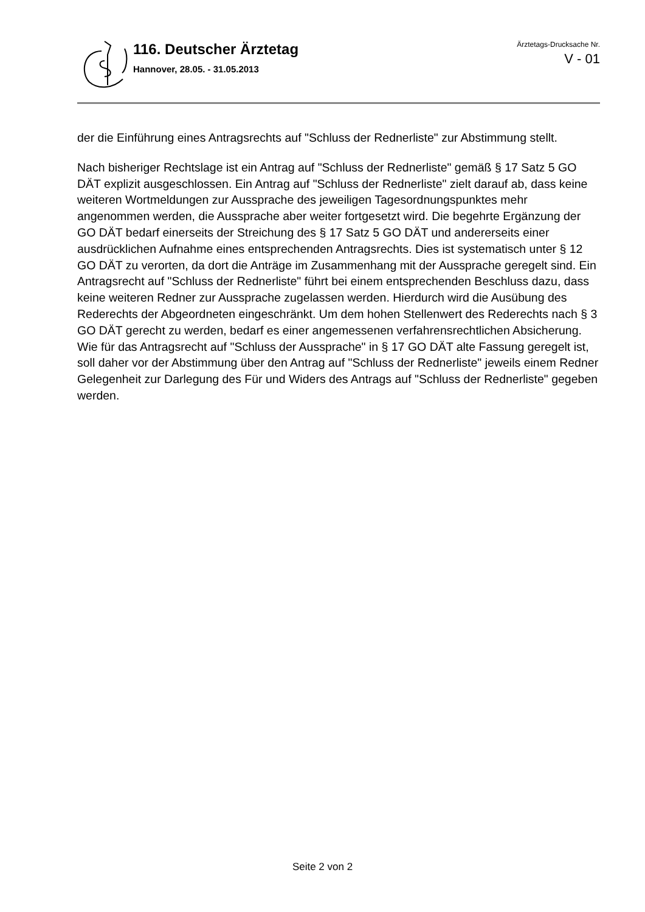116. Deutscher Ärztetag
Hannover, 28.05. - 31.05.2013
Ärztetags-Drucksache Nr.
V - 01
der die Einführung eines Antragsrechts auf "Schluss der Rednerliste" zur Abstimmung stellt.
Nach bisheriger Rechtslage ist ein Antrag auf "Schluss der Rednerliste" gemäß § 17 Satz 5 GO DÄT explizit ausgeschlossen. Ein Antrag auf "Schluss der Rednerliste" zielt darauf ab, dass keine weiteren Wortmeldungen zur Aussprache des jeweiligen Tagesordnungspunktes mehr angenommen werden, die Aussprache aber weiter fortgesetzt wird. Die begehrte Ergänzung der GO DÄT bedarf einerseits der Streichung des § 17 Satz 5 GO DÄT und andererseits einer ausdrücklichen Aufnahme eines entsprechenden Antragsrechts. Dies ist systematisch unter § 12 GO DÄT zu verorten, da dort die Anträge im Zusammenhang mit der Aussprache geregelt sind. Ein Antragsrecht auf "Schluss der Rednerliste" führt bei einem entsprechenden Beschluss dazu, dass keine weiteren Redner zur Aussprache zugelassen werden. Hierdurch wird die Ausübung des Rederechts der Abgeordneten eingeschränkt. Um dem hohen Stellenwert des Rederechts nach § 3 GO DÄT gerecht zu werden, bedarf es einer angemessenen verfahrensrechtlichen Absicherung. Wie für das Antragsrecht auf "Schluss der Aussprache" in § 17 GO DÄT alte Fassung geregelt ist, soll daher vor der Abstimmung über den Antrag auf "Schluss der Rednerliste" jeweils einem Redner Gelegenheit zur Darlegung des Für und Widers des Antrags auf "Schluss der Rednerliste" gegeben werden.
Seite 2 von 2